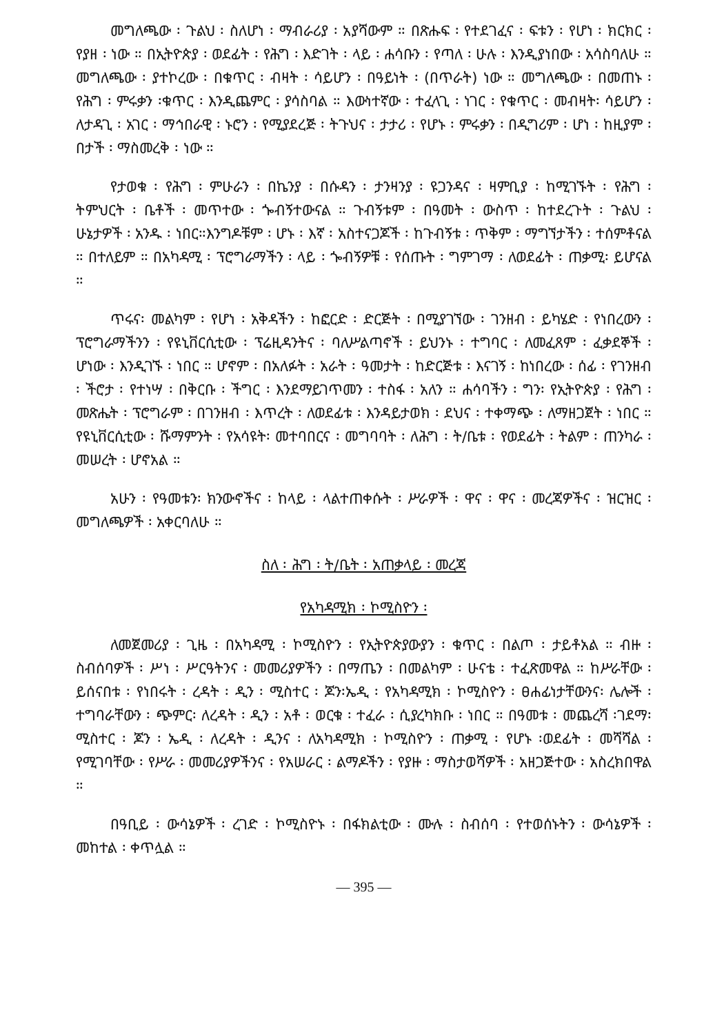መግለጫው ፡ ጉልህ ፡ ስለሆነ ፡ ማብራሪያ ፡ አያሻውም ። በጽሑፍ ፡ የተደገፈና ፡ ፍቱን ፡ የሆነ ፡ ክርክር ፡ የያዘ ፡ ነው ። በኢትዮጵያ ፡ ወደፊት ፡ የሕግ ፡ እድገት ፡ ላይ ፡ ሐሳቡን ፡ የጣለ ፡ ሁሉ ፡ እንዲያነበው ፡ አሳስባለሁ ። መግለጫው ፡ ያተኮረው ፡ በቁጥር ፡ ብዛት ፡ ሳይሆን ፡ በዓይነት ፡ (በጥራት) ነው ። መግለጫው ፡ በመጠኑ ፡ የሕግ ፡ ምሩቃን ፡ቁጥር ፡ እንዲጨምር ፡ ያሳስባል ። እውነተኛው ፡ ተፈላጊ ፡ ነገር ፡ የቁጥር ፡ መብዛት፡ ሳይሆን ፡ ለታዳጊ ፡ አገር ፡ ማኅበራዊ ፡ ኑሮን ፡ የሚያደረጅ ፡ ትጉህና ፡ ታታሪ ፡ የሆኑ ፡ ምሩቃን ፡ በዲግሪም ፡ ሆነ ፡ ከዚያም ፡ በታች ፡ ማስመረቅ ፡ ነው ።
የታወቁ ፡ የሕግ ፡ ምሁራን ፡ በኬንያ ፡ በሱዳን ፡ ታንዛንያ ፡ ዩጋንዳና ፡ ዛምቢያ ፡ ከሚገኙት ፡ የሕግ ፡ ትምህርት ፡ ቤቶች ፡ መጥተው ፡ ጐብኝተውናል ። ጉብኝቱም ፡ በዓመት ፡ ውስጥ ፡ ከተደረጉት ፡ ጉልህ ፡ ሁኔታዎች ፡ አንዱ ፡ ነበር።እንግዶቹም ፡ ሆኑ ፡ እኛ ፡ አስተናጋጆች ፡ ከጉብኝቱ ፡ ጥቅም ፡ ማግኘታችን ፡ ተሰምቶናል ። በተለይም ። በአካዳሚ ፡ ፕሮግራማችን ፡ ላይ ፡ ጐብኝዎቹ ፡ የሰጡት ፡ ግምገማ ፡ ለወደፊት ፡ ጠቃሚ፡ ይሆናል ።
ጥሩና፡ መልካም ፡ የሆነ ፡ አቅዳችን ፡ ከፎርድ ፡ ድርጅት ፡ በሚያገኘው ፡ ገንዘብ ፡ ይካሄድ ፡ የነበረውን ፡ ፕሮግራማችንን ፡ የዩኒቨርሲቲው ፡ ፕሬዚዳንትና ፡ ባለሥልጣኖች ፡ ይህንኑ ፡ ተግባር ፡ ለመፈጸም ፡ ፈቃደኞች ፡ ሆነው ፡ እንዲገኙ ፡ ነበር ። ሆኖም ፡ በአለፉት ፡ አራት ፡ ዓመታት ፡ ከድርጅቱ ፡ እናገኝ ፡ ከነበረው ፡ ሰፊ ፡ የገንዘብ ፡ ችሮታ ፡ የተነሣ ፡ በቅርቡ ፡ ችግር ፡ እንደማይገጥመን ፡ ተስፋ ፡ አለን ። ሐሳባችን ፡ ግን፡ የኢትዮጵያ ፡ የሕግ ፡ መጽሔት ፡ ፕሮግራም ፡ በገንዘብ ፡ እጥረት ፡ ለወደፊቱ ፡ እንዳይታወክ ፡ ደህና ፡ ተቀማጭ ፡ ለማዘጋጀት ፡ ነበር ። የዩኒቨርሲቲው ፡ ሹማምንት ፡ የአሳዩት፡ መተባበርና ፡ መግባባት ፡ ለሕግ ፡ ት/ቤቱ ፡ የወደፊት ፡ ትልም ፡ ጠንካራ ፡ መሠረት ፡ ሆኖአል ።
አሁን ፡ የዓመቱን፡ ክንውኖችና ፡ ከላይ ፡ ላልተጠቀሱት ፡ ሥራዎች ፡ ዋና ፡ ዋና ፡ መረጃዎችና ፡ ዝርዝር ፡ መግለጫዎች ፡ አቀርባለሁ ።
ስለ ፡ ሕግ ፡ ት/ቤት ፡ አጠቃላይ ፡ መረጃ
የአካዳሚክ ፡ ኮሚስዮን ፡
ለመጀመሪያ ፡ ጊዜ ፡ በአካዳሚ ፡ ኮሚስዮን ፡ የኢትዮጵያውያን ፡ ቁጥር ፡ በልጦ ፡ ታይቶአል ። ብዙ ፡ ስብሰባዎች ፡ ሥነ ፡ ሥርዓትንና ፡ መመሪያዎችን ፡ በማጤን ፡ በመልካም ፡ ሁናቴ ፡ ተፈጽመዋል ። ከሥራቸው ፡ ይሰናበቱ ፡ የነበሩት ፡ ረዳት ፡ ዲን ፡ ሚስተር ፡ ጆን፡ኤዲ ፡ የአካዳሚክ ፡ ኮሚስዮን ፡ ፀሐፊነታቸውንና፡ ሌሎች ፡ ተግባራቸውን ፡ ጭምር፡ ለረዳት ፡ ዲን ፡ አቶ ፡ ወርቁ ፡ ተፈራ ፡ ሲያረካክቡ ፡ ነበር ። በዓመቱ ፡ መጨረሻ ፡ገደማ፡ ሚስተር ፡ ጆን ፡ ኤዲ ፡ ለረዳት ፡ ዲንና ፡ ለአካዳሚክ ፡ ኮሚስዮን ፡ ጠቃሚ ፡ የሆኑ ፡ወደፊት ፡ መሻሻል ፡ የሚገባቸው ፡ የሥራ ፡ መመሪያዎችንና ፡ የአሠራር ፡ ልማዶችን ፡ የያዙ ፡ ማስታወሻዎች ፡ አዘጋጅተው ፡ አስረክበዋል ።
በዓቢይ ፡ ውሳኔዎች ፡ ረገድ ፡ ኮሚስዮኑ ፡ በፋክልቲው ፡ ሙሉ ፡ ስብሰባ ፡ የተወሰኑትን ፡ ውሳኔዎች ፡ መከተል ፡ ቀጥሏል ።
— 395 —